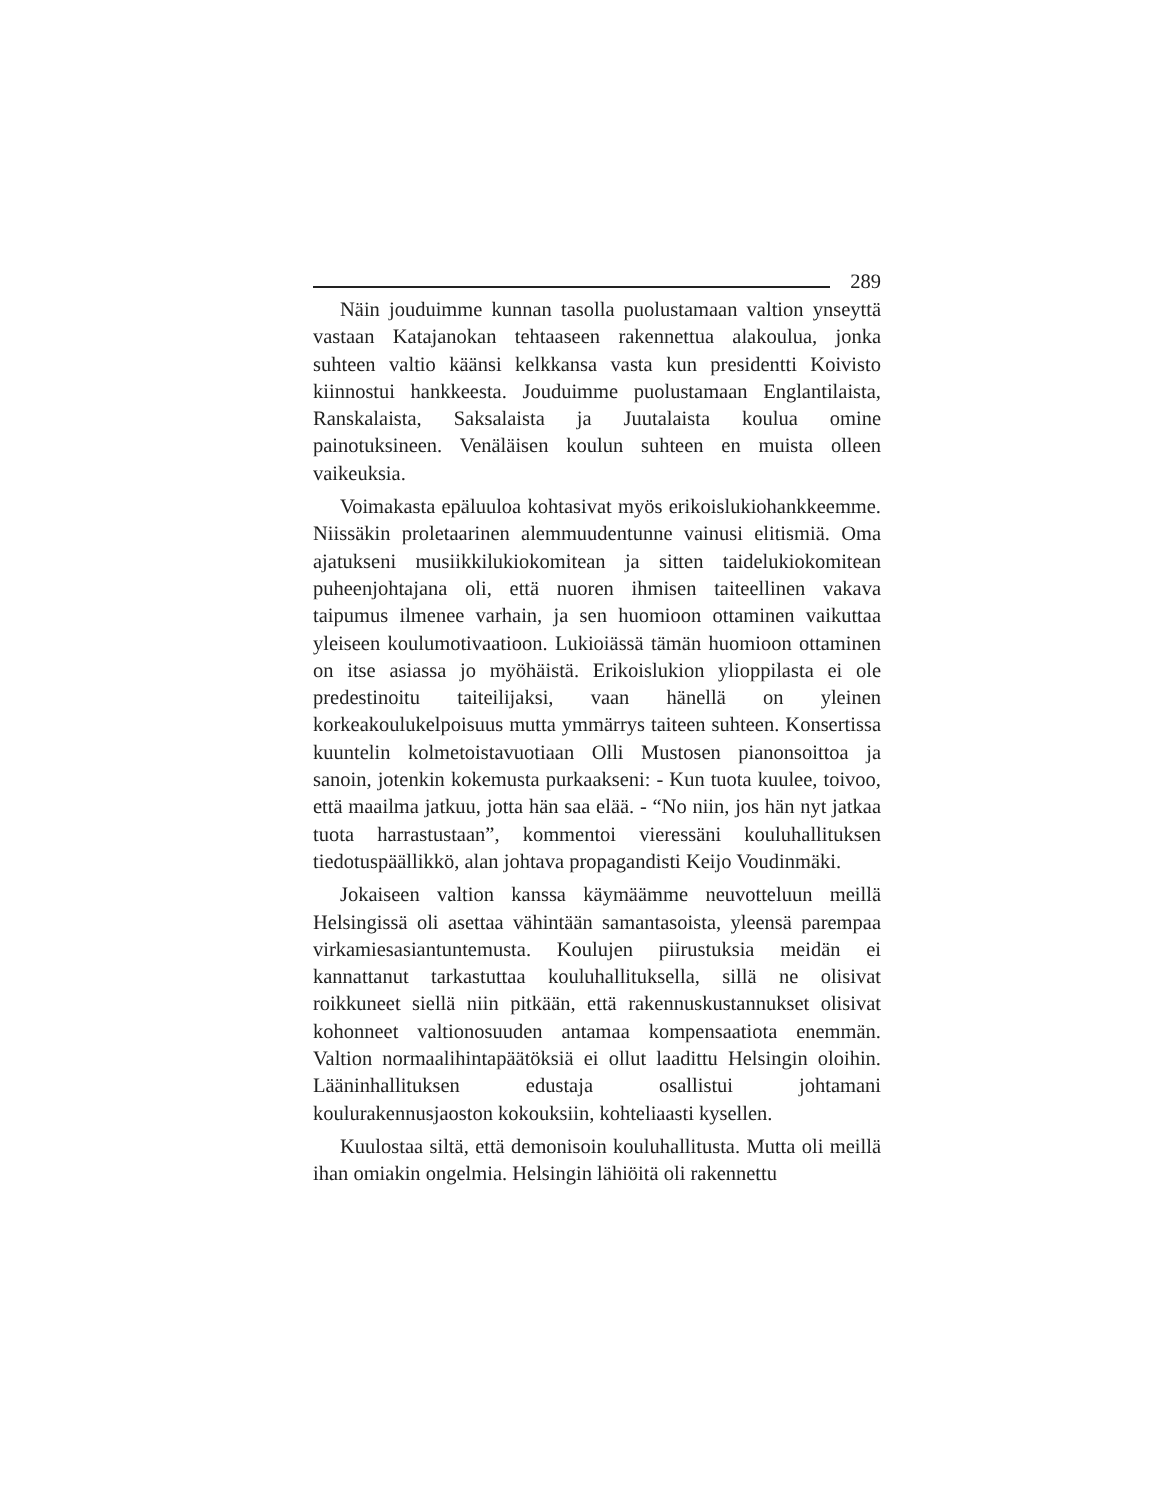289
Näin jouduimme kunnan tasolla puolustamaan valtion ynseyttä vastaan Katajanokan tehtaaseen rakennettua alakoulua, jonka suhteen valtio käänsi kelkkansa vasta kun presidentti Koivisto kiinnostui hankkeesta. Jouduimme puolustamaan Englantilaista, Ranskalaista, Saksalaista ja Juutalaista koulua omine painotuksineen. Venäläisen koulun suhteen en muista olleen vaikeuksia.
Voimakasta epäluuloa kohtasivat myös erikoislukiohankkeemme. Niissäkin proletaarinen alemmuudentunne vainusi elitismiä. Oma ajatukseni musiikkilukiokomitean ja sitten taidelukiokomitean puheenjohtajana oli, että nuoren ihmisen taiteellinen vakava taipumus ilmenee varhain, ja sen huomioon ottaminen vaikuttaa yleiseen koulumotivaatioon. Lukioiässä tämän huomioon ottaminen on itse asiassa jo myöhäistä. Erikoislukion ylioppilasta ei ole predestinoitu taiteilijaksi, vaan hänellä on yleinen korkeakoulukelpoisuus mutta ymmärrys taiteen suhteen. Konsertissa kuuntelin kolmetoistavuotiaan Olli Mustosen pianonsoittoa ja sanoin, jotenkin kokemusta purkaakseni: - Kun tuota kuulee, toivoo, että maailma jatkuu, jotta hän saa elää. - “No niin, jos hän nyt jatkaa tuota harrastustaan”, kommentoi vieressäni kouluhallituksen tiedotuspäällikkö, alan johtava propagandisti Keijo Voudinmäki.
Jokaiseen valtion kanssa käymäämme neuvotteluun meillä Helsingissä oli asettaa vähintään samantasoista, yleensä parempaa virkamiesasiantuntemusta. Koulujen piirustuksia meidän ei kannattanut tarkastuttaa kouluhallituksella, sillä ne olisivat roikkuneet siellä niin pitkään, että rakennuskustannukset olisivat kohonneet valtionosuuden antamaa kompensaatiota enemmän. Valtion normaalihintapäätöksiä ei ollut laadittu Helsingin oloihin. Lääninhallituksen edustaja osallistui johtamani koulurakennusjaoston kokouksiin, kohteliaasti kysellen.
Kuulostaa siltä, että demonisoin kouluhallitusta. Mutta oli meillä ihan omiakin ongelmia. Helsingin lähiöitä oli rakennettu